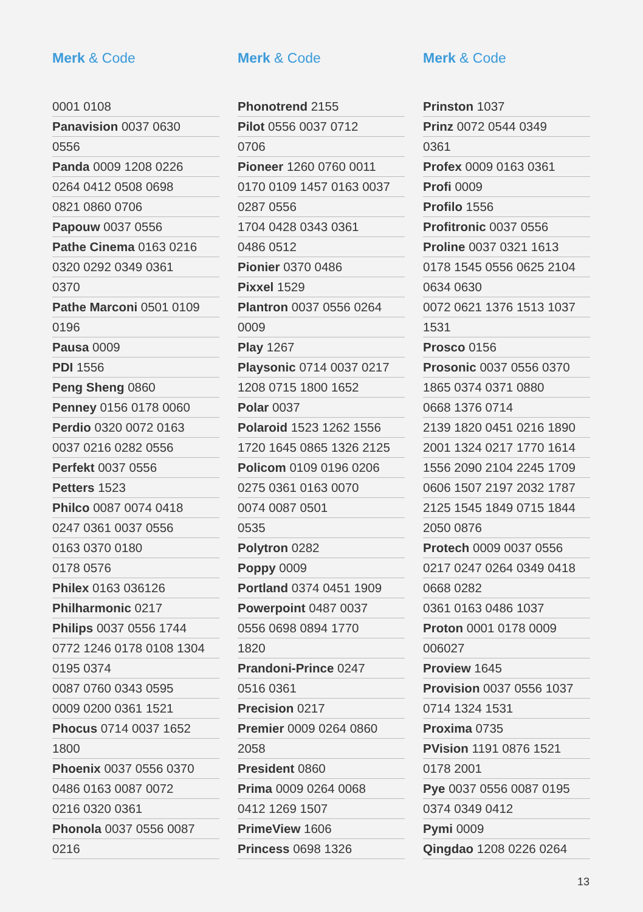Merk & Code
| 0001 0108 |
| Panavision 0037 0630 |
| 0556 |
| Panda 0009 1208 0226 |
| 0264 0412 0508 0698 |
| 0821 0860 0706 |
| Papouw 0037 0556 |
| Pathe Cinema 0163 0216 |
| 0320 0292 0349 0361 |
| 0370 |
| Pathe Marconi 0501 0109 |
| 0196 |
| Pausa 0009 |
| PDI 1556 |
| Peng Sheng 0860 |
| Penney 0156 0178 0060 |
| Perdio 0320 0072 0163 |
| 0037 0216 0282 0556 |
| Perfekt 0037 0556 |
| Petters 1523 |
| Philco 0087 0074 0418 |
| 0247 0361 0037 0556 |
| 0163 0370 0180 |
| 0178 0576 |
| Philex 0163 036126 |
| Philharmonic 0217 |
| Philips 0037 0556 1744 |
| 0772 1246 0178 0108 1304 |
| 0195 0374 |
| 0087 0760 0343 0595 |
| 0009 0200 0361 1521 |
| Phocus 0714 0037 1652 |
| 1800 |
| Phoenix 0037 0556 0370 |
| 0486 0163 0087 0072 |
| 0216 0320 0361 |
| Phonola 0037 0556 0087 |
| 0216 |
Merk & Code
| Phonotrend 2155 |
| Pilot 0556 0037 0712 |
| 0706 |
| Pioneer 1260 0760 0011 |
| 0170 0109 1457 0163 0037 |
| 0287 0556 |
| 1704 0428 0343 0361 |
| 0486 0512 |
| Pionier 0370 0486 |
| Pixxel 1529 |
| Plantron 0037 0556 0264 |
| 0009 |
| Play 1267 |
| Playsonic 0714 0037 0217 |
| 1208 0715 1800 1652 |
| Polar 0037 |
| Polaroid 1523 1262 1556 |
| 1720 1645 0865 1326 2125 |
| Policom 0109 0196 0206 |
| 0275 0361 0163 0070 |
| 0074 0087 0501 |
| 0535 |
| Polytron 0282 |
| Poppy 0009 |
| Portland 0374 0451 1909 |
| Powerpoint 0487 0037 |
| 0556 0698 0894 1770 |
| 1820 |
| Prandoni-Prince 0247 |
| 0516 0361 |
| Precision 0217 |
| Premier 0009 0264 0860 |
| 2058 |
| President 0860 |
| Prima 0009 0264 0068 |
| 0412 1269 1507 |
| PrimeView 1606 |
| Princess 0698 1326 |
Merk & Code
| Prinston 1037 |
| Prinz 0072 0544 0349 |
| 0361 |
| Profex 0009 0163 0361 |
| Profi 0009 |
| Profilo 1556 |
| Profitronic 0037 0556 |
| Proline 0037 0321 1613 |
| 0178 1545 0556 0625 2104 |
| 0634 0630 |
| 0072 0621 1376 1513 1037 |
| 1531 |
| Prosco 0156 |
| Prosonic 0037 0556 0370 |
| 1865 0374 0371 0880 |
| 0668 1376 0714 |
| 2139 1820 0451 0216 1890 |
| 2001 1324 0217 1770 1614 |
| 1556 2090 2104 2245 1709 |
| 0606 1507 2197 2032 1787 |
| 2125 1545 1849 0715 1844 |
| 2050 0876 |
| Protech 0009 0037 0556 |
| 0217 0247 0264 0349 0418 |
| 0668 0282 |
| 0361 0163 0486 1037 |
| Proton 0001 0178 0009 |
| 006027 |
| Proview 1645 |
| Provision 0037 0556 1037 |
| 0714 1324 1531 |
| Proxima 0735 |
| PVision 1191 0876 1521 |
| 0178 2001 |
| Pye 0037 0556 0087 0195 |
| 0374 0349 0412 |
| Pymi 0009 |
| Qingdao 1208 0226 0264 |
13